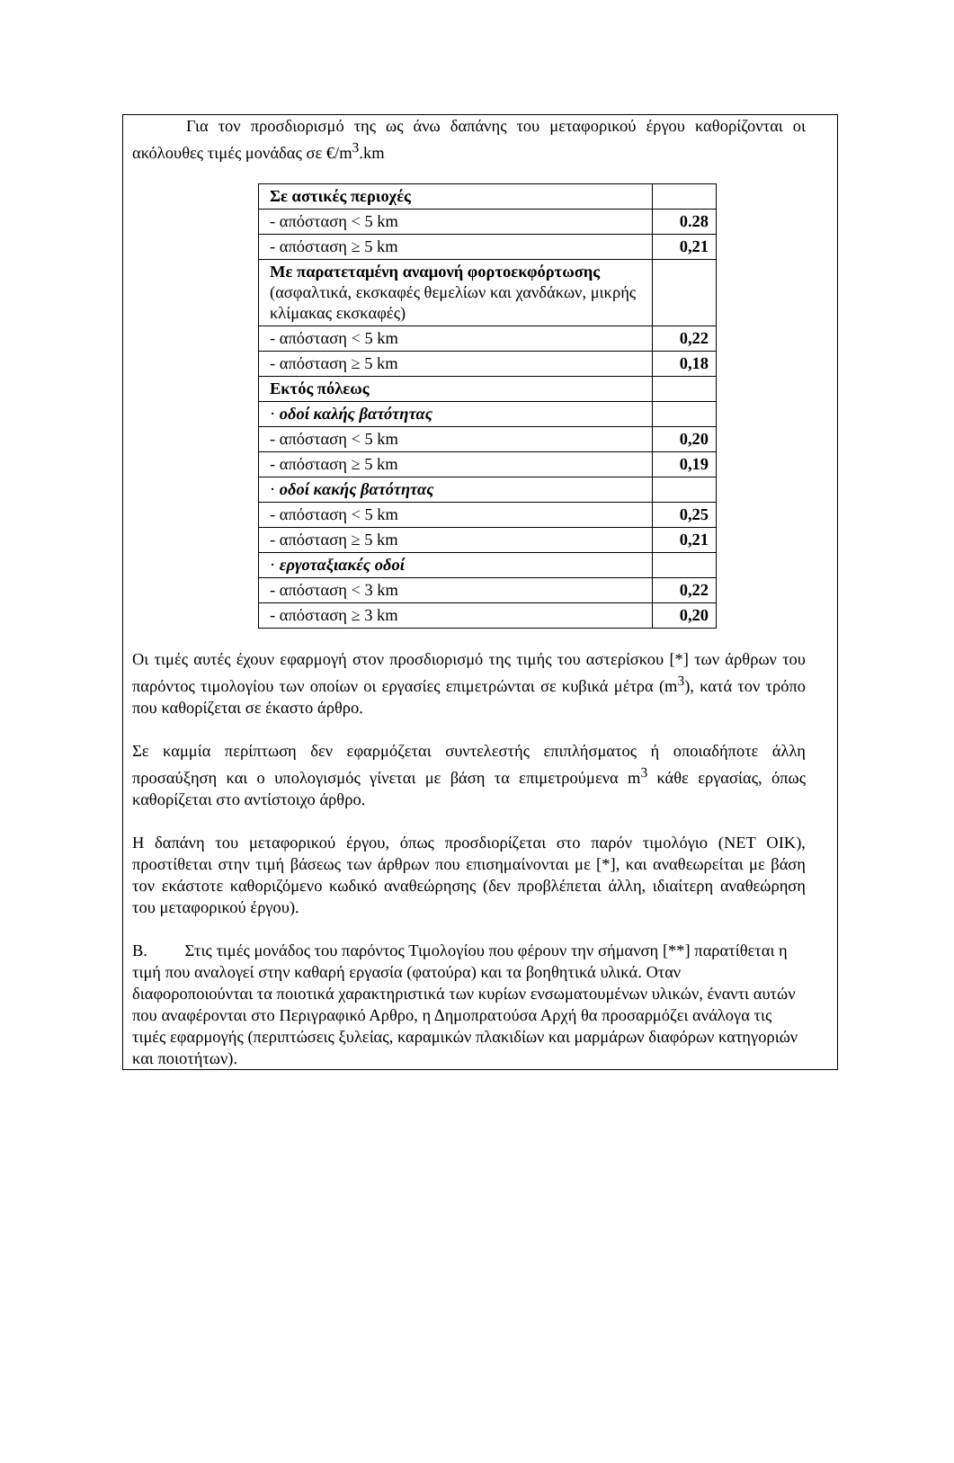Για τον προσδιορισμό της ως άνω δαπάνης του μεταφορικού έργου καθορίζονται οι ακόλουθες τιμές μονάδας σε €/m<sup>3</sup>.km
| Σε αστικές περιοχές | |
| - απόσταση < 5 km | 0.28 |
| - απόσταση ≥ 5 km | 0,21 |
| Με παρατεταμένη αναμονή φορτοεκφόρτωσης (ασφαλτικά, εκσκαφές θεμελίων και χανδάκων, μικρής κλίμακας εκσκαφές) | |
| - απόσταση < 5 km | 0,22 |
| - απόσταση ≥ 5 km | 0,18 |
| Εκτός πόλεως | |
| · οδοί καλής βατότητας | |
| - απόσταση < 5 km | 0,20 |
| - απόσταση ≥ 5 km | 0,19 |
| · οδοί κακής βατότητας | |
| - απόσταση < 5 km | 0,25 |
| - απόσταση ≥ 5 km | 0,21 |
| · εργοταξιακές οδοί | |
| - απόσταση < 3 km | 0,22 |
| - απόσταση ≥ 3 km | 0,20 |
Οι τιμές αυτές έχουν εφαρμογή στον προσδιορισμό της τιμής του αστερίσκου [*] των άρθρων του παρόντος τιμολογίου των οποίων οι εργασίες επιμετρώνται σε κυβικά μέτρα (m<sup>3</sup>), κατά τον τρόπο που καθορίζεται σε έκαστο άρθρο.
Σε καμμία περίπτωση δεν εφαρμόζεται συντελεστής επιπλήσματος ή οποιαδήποτε άλλη προσαύξηση και ο υπολογισμός γίνεται με βάση τα επιμετρούμενα m<sup>3</sup> κάθε εργασίας, όπως καθορίζεται στο αντίστοιχο άρθρο.
Η δαπάνη του μεταφορικού έργου, όπως προσδιορίζεται στο παρόν τιμολόγιο (ΝΕΤ ΟΙΚ), προστίθεται στην τιμή βάσεως των άρθρων που επισημαίνονται με [*], και αναθεωρείται με βάση τον εκάστοτε καθοριζόμενο κωδικό αναθεώρησης (δεν προβλέπεται άλλη, ιδιαίτερη αναθεώρηση του μεταφορικού έργου).
Β. Στις τιμές μονάδος του παρόντος Τιμολογίου που φέρουν την σήμανση [**] παρατίθεται η τιμή που αναλογεί στην καθαρή εργασία (φατούρα) και τα βοηθητικά υλικά. Οταν διαφοροποιούνται τα ποιοτικά χαρακτηριστικά των κυρίων ενσωματουμένων υλικών, έναντι αυτών που αναφέρονται στο Περιγραφικό Αρθρο, η Δημοπρατούσα Αρχή θα προσαρμόζει ανάλογα τις τιμές εφαρμογής (περιπτώσεις ξυλείας, καραμικών πλακιδίων και μαρμάρων διαφόρων κατηγοριών και ποιοτήτων).